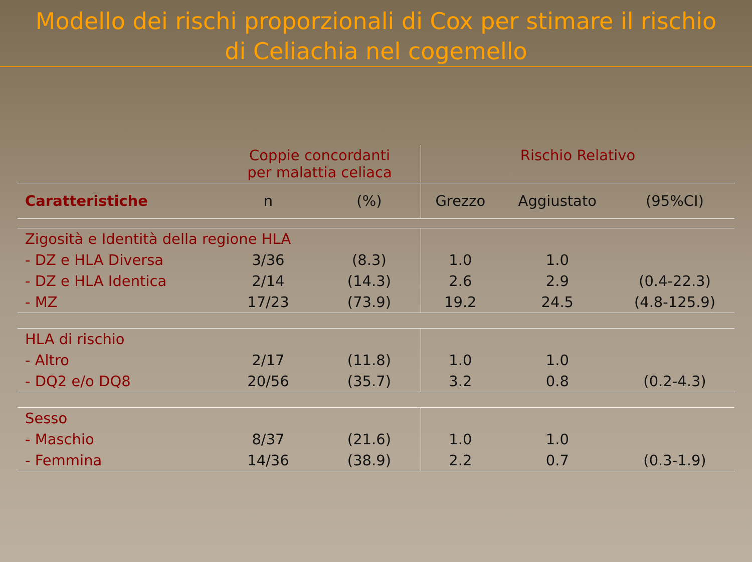Modello dei rischi proporzionali di Cox per stimare il rischio
di Celiachia nel cogemello
| | Coppie concordanti per malattia celiaca | | Rischio Relativo | | |
| --- | --- | --- | --- | --- | --- |
| Caratteristiche | n | (%) | Grezzo | Aggiustato | (95%CI) |
| Zigosità e Identità della regione HLA | | | | | |
| - DZ e HLA Diversa | 3/36 | (8.3) | 1.0 | 1.0 | |
| - DZ e HLA Identica | 2/14 | (14.3) | 2.6 | 2.9 | (0.4-22.3) |
| - MZ | 17/23 | (73.9) | 19.2 | 24.5 | (4.8-125.9) |
| HLA di rischio | | | | | |
| - Altro | 2/17 | (11.8) | 1.0 | 1.0 | |
| - DQ2 e/o DQ8 | 20/56 | (35.7) | 3.2 | 0.8 | (0.2-4.3) |
| Sesso | | | | | |
| - Maschio | 8/37 | (21.6) | 1.0 | 1.0 | |
| - Femmina | 14/36 | (38.9) | 2.2 | 0.7 | (0.3-1.9) |